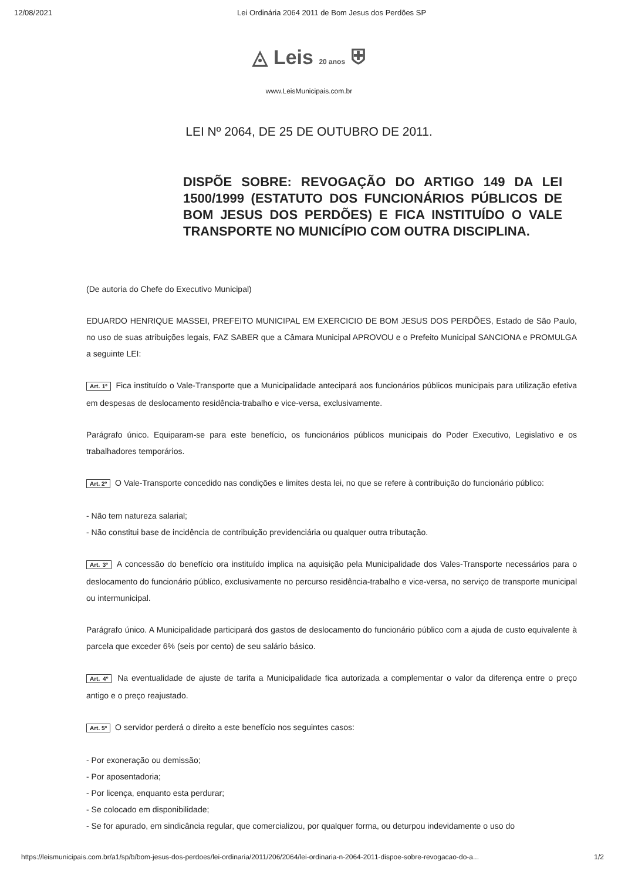12/08/2021 Lei Ordinária 2064 2011 de Bom Jesus dos Perdões SP
◬ Leis 20 anos ⛨
www.LeisMunicipais.com.br
LEI Nº 2064, DE 25 DE OUTUBRO DE 2011.
DISPÕE SOBRE: REVOGAÇÃO DO ARTIGO 149 DA LEI 1500/1999 (ESTATUTO DOS FUNCIONÁRIOS PÚBLICOS DE BOM JESUS DOS PERDÕES) E FICA INSTITUÍDO O VALE TRANSPORTE NO MUNICÍPIO COM OUTRA DISCIPLINA.
(De autoria do Chefe do Executivo Municipal)
EDUARDO HENRIQUE MASSEI, PREFEITO MUNICIPAL EM EXERCICIO DE BOM JESUS DOS PERDÕES, Estado de São Paulo, no uso de suas atribuições legais, FAZ SABER que a Câmara Municipal APROVOU e o Prefeito Municipal SANCIONA e PROMULGA a seguinte LEI:
Art. 1º Fica instituído o Vale-Transporte que a Municipalidade antecipará aos funcionários públicos municipais para utilização efetiva em despesas de deslocamento residência-trabalho e vice-versa, exclusivamente.
Parágrafo único. Equiparam-se para este benefício, os funcionários públicos municipais do Poder Executivo, Legislativo e os trabalhadores temporários.
Art. 2º O Vale-Transporte concedido nas condições e limites desta lei, no que se refere à contribuição do funcionário público:
- Não tem natureza salarial;
- Não constitui base de incidência de contribuição previdenciária ou qualquer outra tributação.
Art. 3º A concessão do benefício ora instituído implica na aquisição pela Municipalidade dos Vales-Transporte necessários para o deslocamento do funcionário público, exclusivamente no percurso residência-trabalho e vice-versa, no serviço de transporte municipal ou intermunicipal.
Parágrafo único. A Municipalidade participará dos gastos de deslocamento do funcionário público com a ajuda de custo equivalente à parcela que exceder 6% (seis por cento) de seu salário básico.
Art. 4º Na eventualidade de ajuste de tarifa a Municipalidade fica autorizada a complementar o valor da diferença entre o preço antigo e o preço reajustado.
Art. 5º O servidor perderá o direito a este benefício nos seguintes casos:
- Por exoneração ou demissão;
- Por aposentadoria;
- Por licença, enquanto esta perdurar;
- Se colocado em disponibilidade;
- Se for apurado, em sindicância regular, que comercializou, por qualquer forma, ou deturpou indevidamente o uso do
https://leismunicipais.com.br/a1/sp/b/bom-jesus-dos-perdoes/lei-ordinaria/2011/206/2064/lei-ordinaria-n-2064-2011-dispoe-sobre-revogacao-do-a... 1/2